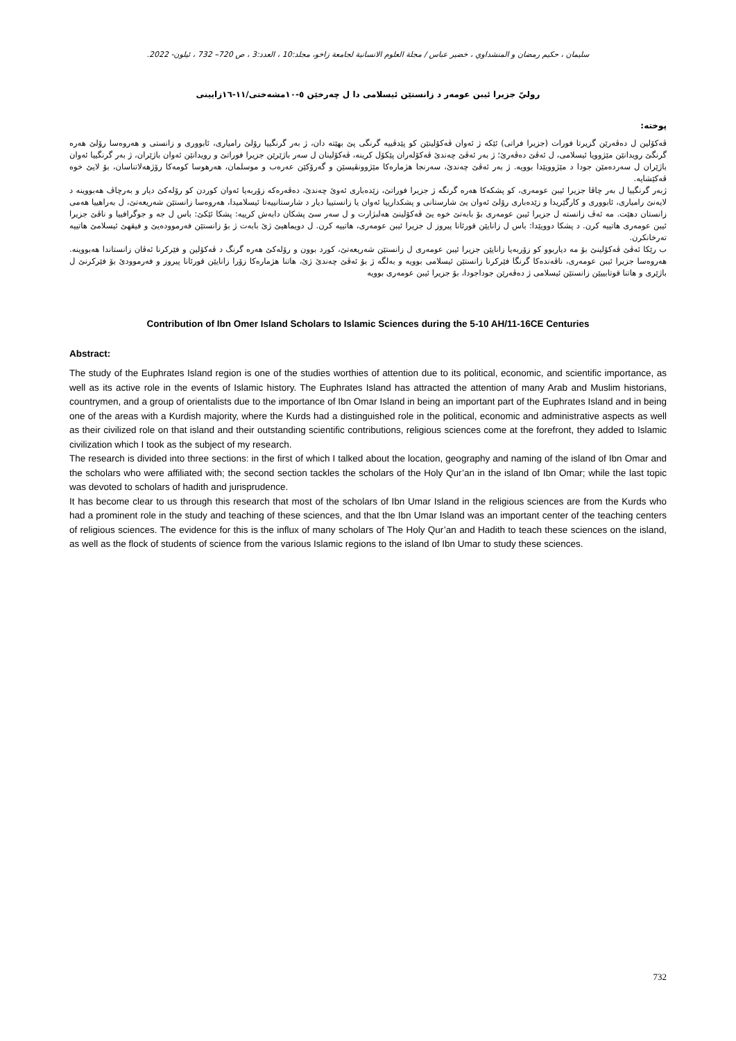سليمان ، حكيم رمضان و المنشداوي ، خضير عباس / مجلة العلوم الانسانية لجامعة زاخو، مجلد:10 ، العدد:3 ، ص 720– 732 ، ئيلون- 2022.
روليّ جزيرا ئيبن عومەر د زانستێن ئیسلامی دا ل چەرخێن ٥-١٠مشەختی/١١-١٦زایینی
پوختە:
ڤەکۆلین ل دەڤەرێن گزیرتا فورات (جزیرا فراتی) ئێکە ژ ئەوان ڤەکۆلینێن کو پێدڤییە گرنگی پێ بهێتە دان، ژ بەر گرنگییا رۆلێ رامیاری، ئابووری و زانستی و هەروەسا رۆلێ هەرە گرنگێ رویدانێن مێژوویا ئیسلامی، ل ئەڤێ دەڤەرێ؛ ژ بەر ئەڤێ چەندێ ڤەکۆلەران پێکۆل کرینە، ڤەکۆلینان ل سەر باژێرێن جزیرا فوراتێ و رویدانێن ئەوان باژێران، ژ بەر گرنگییا ئەوان باژێران ل سەردەمێن جودا د مێژوویێدا بوویە. ژ بەر ئەڤێ چەندێ، سەرنجا هژمارەکا مێژوونڤیسێن و گەرۆکێن عەرەب و موسلمان، هەرهوسا کومەکا رۆژهەلاتناسان، بۆ لایێ خوە ڤەکێشایە.
ژبەر گرنگییا ل بەر چاڤا جزیرا ئیبن عومەری، کو پشکەکا هەرە گرنگە ژ جزیرا فوراتێ، زێدەباری ئەوێ چەندێ، دەڤەرەکە زۆربەیا ئەوان کوردن کو رۆلەکێ دیار و بەرچاڤ هەبووینە د لایەنێ رامیاری، ئابووری و کارگێریدا و زێدەباری رۆلێ ئەوان یێ شارستانی و پشکدارییا ئەوان یا زانستییا دیار د شارستانییەتا ئیسلامیدا، هەروەسا زانستێن شەریعەتێ، ل بەراهییا هەمی زانستان دهێت. مە ئەڤ زانستە ل جزیرا ئیبن عومەری بۆ بابەتێ خوە یێ ڤەکۆلینێ هەلبژارت و ل سەر سێ پشکان دابەش کرییە: پشکا ئێکێ: باس ل جە و جوگرافییا و ناڤێ جزیرا ئیبن عومەری هاتییە کرن. د پشکا دوویێدا: باس ل زانایێن قورئانا پیروز ل جزیرا ئیبن عومەری، هاتییە کرن. ل دویماهیێ ژێ بابەت ژ بۆ زانستێن فەرموودەیێ و فیقهێ ئیسلامێ هاتییە تەرخانکرن.
ب رێکا ئەڤێ ڤەکۆلینێ بۆ مە دیاربوو کو زۆربەیا زانایێن جزیرا ئیبن عومەری ل زانستێن شەریعەتێ، کورد بوون و رۆلەکێ هەرە گرنگ د ڤەکۆلین و فێرکرنا ئەڤان زانستاندا هەبووینە. هەروەسا جزیرا ئیبن عومەری، ناڤەندەکا گرنگا فێرکرنا زانستێن ئیسلامی بوویە و بەلگە ژ بۆ ئەڤێ چەندێ ژێ، هاتنا هژمارەکا زۆرا زانایێن قورئانا پیروز و فەرموودێ بۆ فێرکرنێ ل باژێری و هاتنا قوتابییێن زانستێن ئیسلامی ژ دەڤەرێن جوداجودا، بۆ جزیرا ئیبن عومەری بوویە
Contribution of Ibn Omer Island Scholars to Islamic Sciences during the 5-10 AH/11-16CE Centuries
Abstract:
The study of the Euphrates Island region is one of the studies worthies of attention due to its political, economic, and scientific importance, as well as its active role in the events of Islamic history. The Euphrates Island has attracted the attention of many Arab and Muslim historians, countrymen, and a group of orientalists due to the importance of Ibn Omar Island in being an important part of the Euphrates Island and in being one of the areas with a Kurdish majority, where the Kurds had a distinguished role in the political, economic and administrative aspects as well as their civilized role on that island and their outstanding scientific contributions, religious sciences come at the forefront, they added to Islamic civilization which I took as the subject of my research.
The research is divided into three sections: in the first of which I talked about the location, geography and naming of the island of Ibn Omar and the scholars who were affiliated with; the second section tackles the scholars of the Holy Qur’an in the island of Ibn Omar; while the last topic was devoted to scholars of hadith and jurisprudence.
It has become clear to us through this research that most of the scholars of Ibn Umar Island in the religious sciences are from the Kurds who had a prominent role in the study and teaching of these sciences, and that the Ibn Umar Island was an important center of the teaching centers of religious sciences. The evidence for this is the influx of many scholars of The Holy Qur’an and Hadith to teach these sciences on the island, as well as the flock of students of science from the various Islamic regions to the island of Ibn Umar to study these sciences.
732